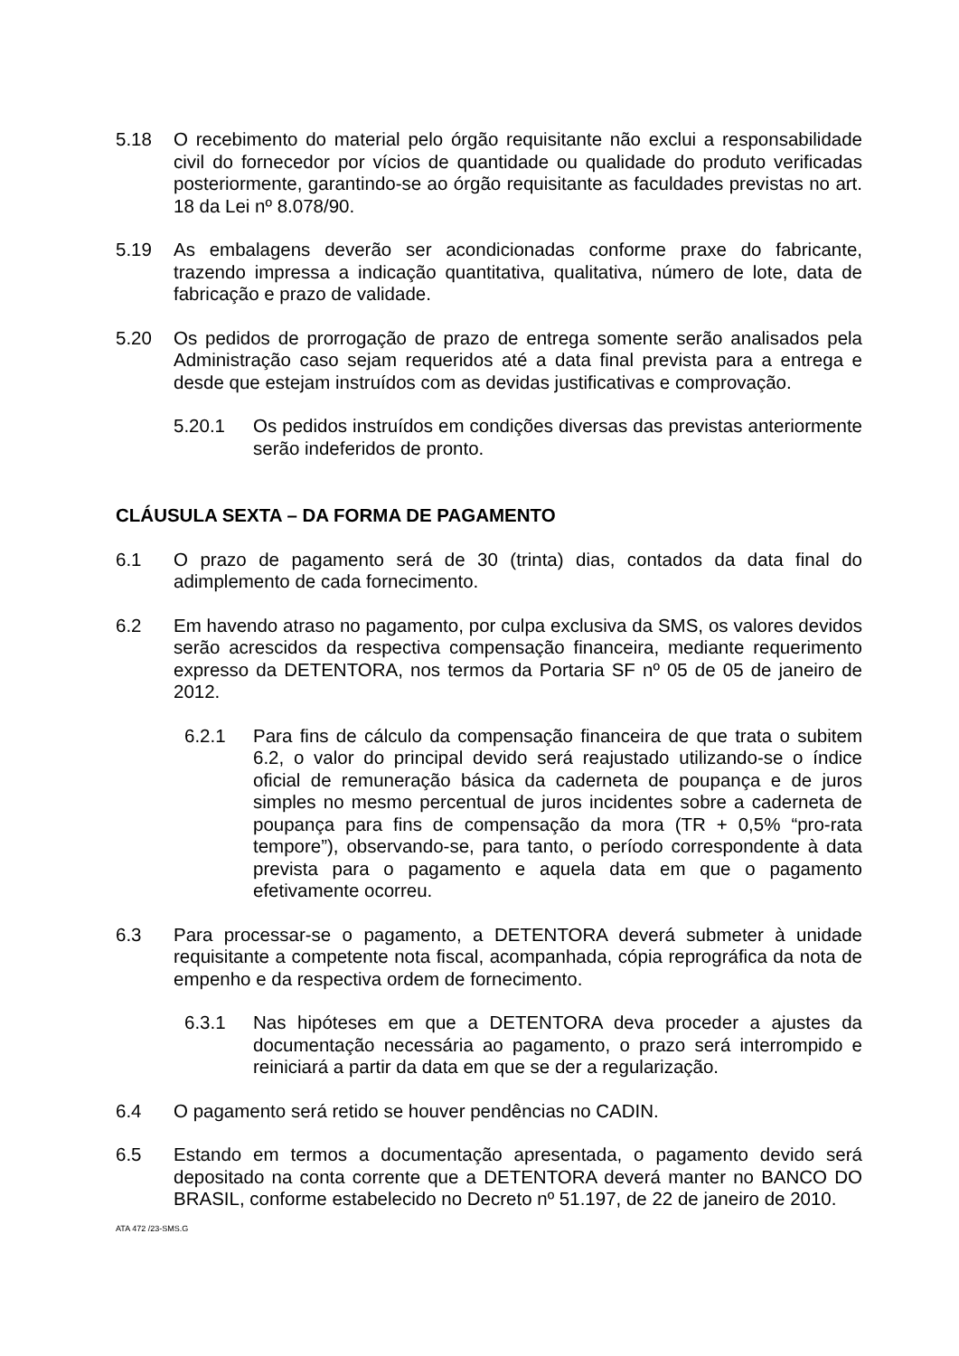5.18 O recebimento do material pelo órgão requisitante não exclui a responsabilidade civil do fornecedor por vícios de quantidade ou qualidade do produto verificadas posteriormente, garantindo-se ao órgão requisitante as faculdades previstas no art. 18 da Lei nº 8.078/90.
5.19 As embalagens deverão ser acondicionadas conforme praxe do fabricante, trazendo impressa a indicação quantitativa, qualitativa, número de lote, data de fabricação e prazo de validade.
5.20 Os pedidos de prorrogação de prazo de entrega somente serão analisados pela Administração caso sejam requeridos até a data final prevista para a entrega e desde que estejam instruídos com as devidas justificativas e comprovação.
5.20.1 Os pedidos instruídos em condições diversas das previstas anteriormente serão indeferidos de pronto.
CLÁUSULA SEXTA – DA FORMA DE PAGAMENTO
6.1 O prazo de pagamento será de 30 (trinta) dias, contados da data final do adimplemento de cada fornecimento.
6.2 Em havendo atraso no pagamento, por culpa exclusiva da SMS, os valores devidos serão acrescidos da respectiva compensação financeira, mediante requerimento expresso da DETENTORA, nos termos da Portaria SF nº 05 de 05 de janeiro de 2012.
6.2.1 Para fins de cálculo da compensação financeira de que trata o subitem 6.2, o valor do principal devido será reajustado utilizando-se o índice oficial de remuneração básica da caderneta de poupança e de juros simples no mesmo percentual de juros incidentes sobre a caderneta de poupança para fins de compensação da mora (TR + 0,5% “pro-rata tempore”), observando-se, para tanto, o período correspondente à data prevista para o pagamento e aquela data em que o pagamento efetivamente ocorreu.
6.3 Para processar-se o pagamento, a DETENTORA deverá submeter à unidade requisitante a competente nota fiscal, acompanhada, cópia reprográfica da nota de empenho e da respectiva ordem de fornecimento.
6.3.1 Nas hipóteses em que a DETENTORA deva proceder a ajustes da documentação necessária ao pagamento, o prazo será interrompido e reiniciará a partir da data em que se der a regularização.
6.4 O pagamento será retido se houver pendências no CADIN.
6.5 Estando em termos a documentação apresentada, o pagamento devido será depositado na conta corrente que a DETENTORA deverá manter no BANCO DO BRASIL, conforme estabelecido no Decreto nº 51.197, de 22 de janeiro de 2010.
ATA 472 /23-SMS.G